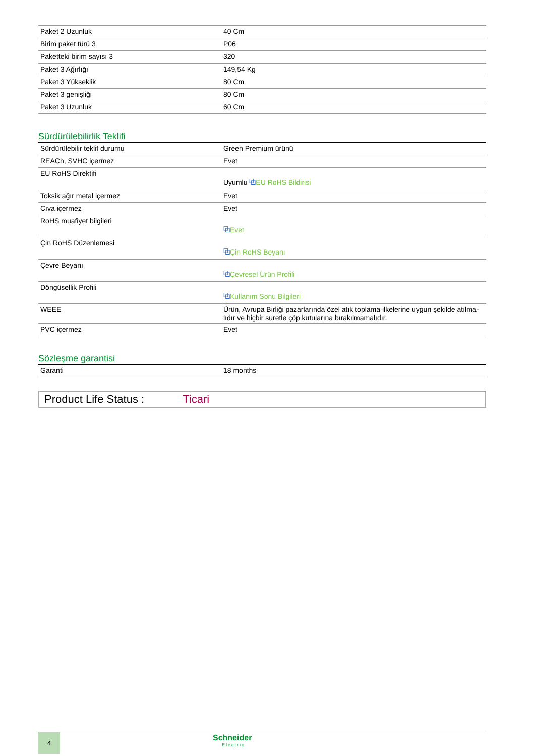| Paket 2 Uzunluk | 40 Cm |
| Birim paket türü 3 | P06 |
| Paketteki birim sayısı 3 | 320 |
| Paket 3 Ağırlığı | 149,54 Kg |
| Paket 3 Yükseklik | 80 Cm |
| Paket 3 genişliği | 80 Cm |
| Paket 3 Uzunluk | 60 Cm |
Sürdürülebilirlik Teklifi
| Sürdürülebilir teklif durumu | Green Premium ürünü |
| REACh, SVHC içermez | Evet |
| EU RoHS Direktifi | Uyumlu ⧉ EU RoHS Bildirisi |
| Toksik ağır metal içermez | Evet |
| Cıva içermez | Evet |
| RoHS muafiyet bilgileri | ⧉ Evet |
| Çin RoHS Düzenlemesi | ⧉ Çin RoHS Beyanı |
| Çevre Beyanı | ⧉ Çevresel Ürün Profili |
| Döngüsellik Profili | ⧉ Kullanım Sonu Bilgileri |
| WEEE | Ürün, Avrupa Birliği pazarlarında özel atık toplama ilkelerine uygun şekilde atılma-lıdır ve hiçbir suretle çöp kutularına bırakılmamalıdır. |
| PVC içermez | Evet |
Sözleşme garantisi
| Garanti | 18 months |
Product Life Status : Ticari
4
Schneider
Electric